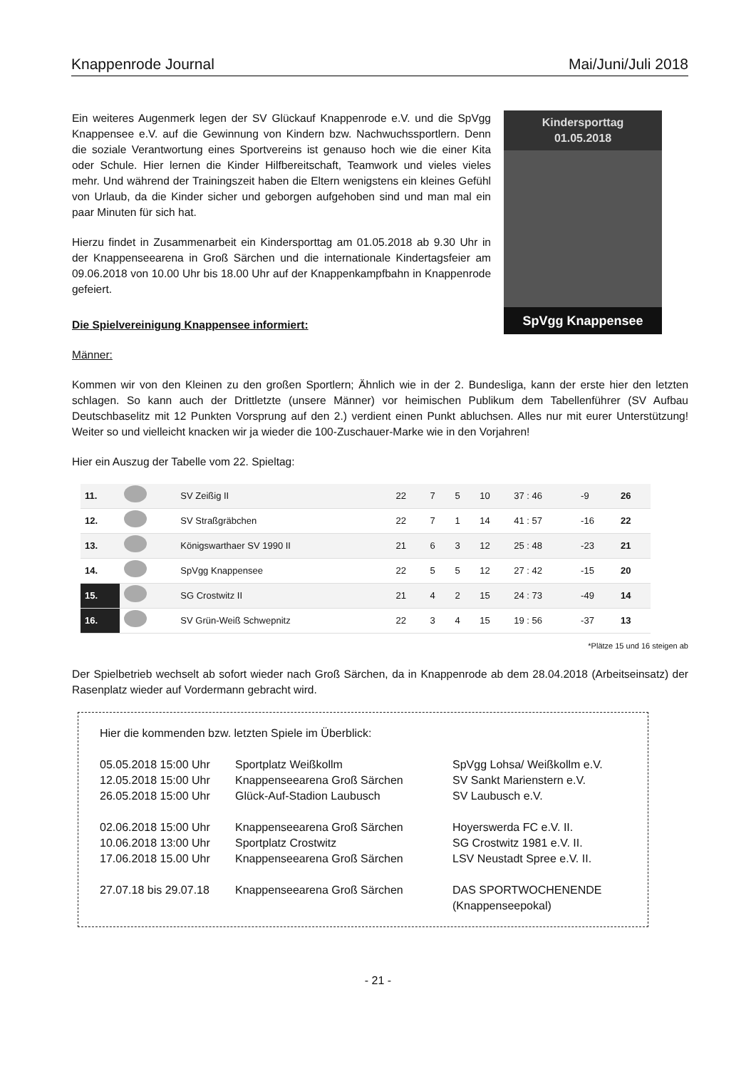Knappenrode Journal Mai/Juni/Juli 2018
Ein weiteres Augenmerk legen der SV Glückauf Knappenrode e.V. und die SpVgg Knappensee e.V. auf die Gewinnung von Kindern bzw. Nachwuchssportlern. Denn die soziale Verantwortung eines Sportvereins ist genauso hoch wie die einer Kita oder Schule. Hier lernen die Kinder Hilfbereitschaft, Teamwork und vieles vieles mehr. Und während der Trainingszeit haben die Eltern wenigstens ein kleines Gefühl von Urlaub, da die Kinder sicher und geborgen aufgehoben sind und man mal ein paar Minuten für sich hat.
Hierzu findet in Zusammenarbeit ein Kindersporttag am 01.05.2018 ab 9.30 Uhr in der Knappenseearena in Groß Särchen und die internationale Kindertagsfeier am 09.06.2018 von 10.00 Uhr bis 18.00 Uhr auf der Knappenkampfbahn in Knappenrode gefeiert.
Die Spielvereinigung Knappensee informiert:
Kindersporttag
01.05.2018
SpVgg Knappensee
Männer:
Kommen wir von den Kleinen zu den großen Sportlern; Ähnlich wie in der 2. Bundesliga, kann der erste hier den letzten schlagen. So kann auch der Drittletzte (unsere Männer) vor heimischen Publikum dem Tabellenführer (SV Aufbau Deutschbaselitz mit 12 Punkten Vorsprung auf den 2.) verdient einen Punkt abluchsen. Alles nur mit eurer Unterstützung! Weiter so und vielleicht knacken wir ja wieder die 100-Zuschauer-Marke wie in den Vorjahren!
Hier ein Auszug der Tabelle vom 22. Spieltag:
| 11. | | SV Zeißig II | 22 | 7 | 5 | 10 | 37 : 46 | -9 | 26 |
| 12. | | SV Straßgräbchen | 22 | 7 | 1 | 14 | 41 : 57 | -16 | 22 |
| 13. | | Königswarthaer SV 1990 II | 21 | 6 | 3 | 12 | 25 : 48 | -23 | 21 |
| 14. | | SpVgg Knappensee | 22 | 5 | 5 | 12 | 27 : 42 | -15 | 20 |
| 15. | | SG Crostwitz II | 21 | 4 | 2 | 15 | 24 : 73 | -49 | 14 |
| 16. | | SV Grün-Weiß Schwepnitz | 22 | 3 | 4 | 15 | 19 : 56 | -37 | 13 |
*Plätze 15 und 16 steigen ab
Der Spielbetrieb wechselt ab sofort wieder nach Groß Särchen, da in Knappenrode ab dem 28.04.2018 (Arbeitseinsatz) der Rasenplatz wieder auf Vordermann gebracht wird.
Hier die kommenden bzw. letzten Spiele im Überblick:
| 05.05.2018 15:00 Uhr | Sportplatz Weißkollm | SpVgg Lohsa/ Weißkollm e.V. |
| 12.05.2018 15:00 Uhr | Knappenseearena Groß Särchen | SV Sankt Marienstern e.V. |
| 26.05.2018 15:00 Uhr | Glück-Auf-Stadion Laubusch | SV Laubusch e.V. |
| 02.06.2018 15:00 Uhr | Knappenseearena Groß Särchen | Hoyerswerda FC e.V. II. |
| 10.06.2018 13:00 Uhr | Sportplatz Crostwitz | SG Crostwitz 1981 e.V. II. |
| 17.06.2018 15.00 Uhr | Knappenseearena Groß Särchen | LSV Neustadt Spree e.V. II. |
| 27.07.18 bis 29.07.18 | Knappenseearena Groß Särchen | DAS SPORTWOCHENENDE (Knappenseepokal) |
- 21 -